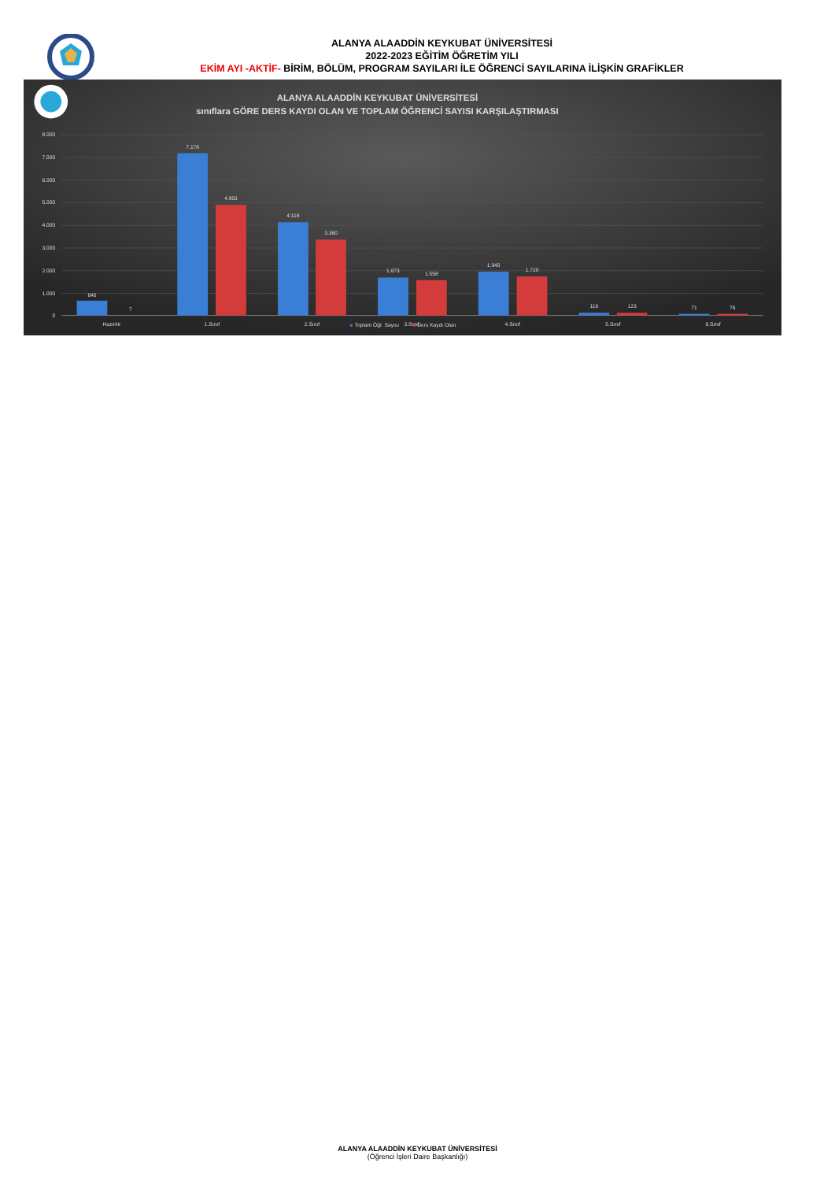ALANYA ALAADDİN KEYKUBAT ÜNİVERSİTESİ
2022-2023 EĞİTİM ÖĞRETİM YILI
EKİM AYI -AKTİF- BİRİM, BÖLÜM, PROGRAM SAYILARI İLE ÖĞRENCİ SAYILARINA İLİŞKİN GRAFİKLER
ALANYA ALAADDİN KEYKUBAT ÜNİVERSİTESİ
sınıflara GÖRE DERS KAYDI OLAN VE TOPLAM ÖĞRENCİ SAYISI KARŞILAŞTIRMASI
8.000
7.000
6.000
5.000
4.000
3.000
2.000
1.000
0
646
7
7.178
4.903
4.118
3.360
1.673
1.558
1.940
1.720
116
123
71
76
Hazırlık
1.Sınıf
2.Sınıf
4.Sınıf
5.Sınıf
6.Sınıf
Toplam Öğr. Sayısı
3.Sınıf
Ders Kaydı Olan
ALANYA ALAADDİN KEYKUBAT ÜNİVERSİTESİ
(Öğrenci İşleri Daire Başkanlığı)